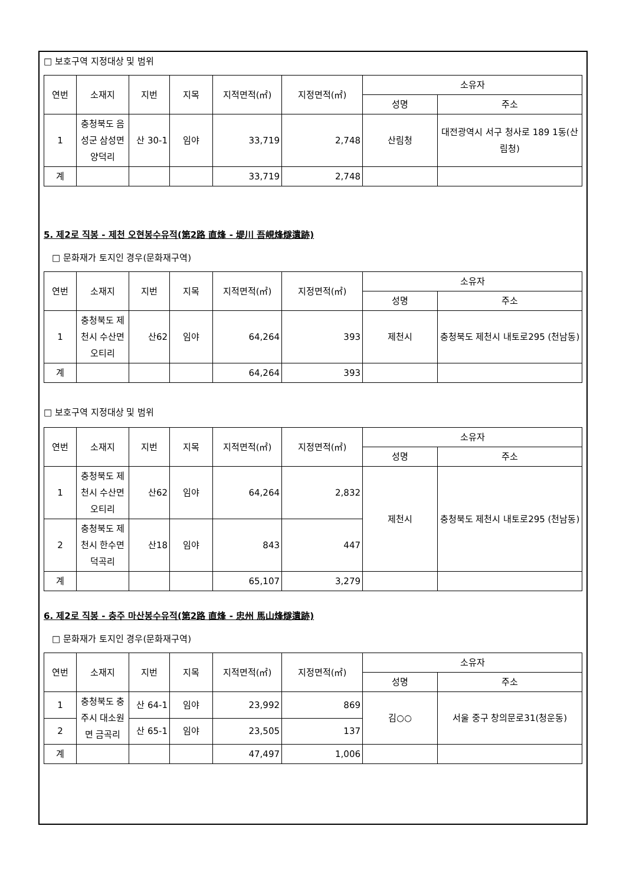□ 보호구역 지정대상 및 범위
| 연번 | 소재지 | 지번 | 지목 | 지적면적(㎡) | 지정면적(㎡) | 소유자 | |
| --- | --- | --- | --- | --- | --- | --- | --- |
| | | | | | | 성명 | 주소 |
| 1 | 충청북도 음성군 삼성면 양덕리 | 산 30-1 | 임야 | 33,719 | 2,748 | 산림청 | 대전광역시 서구 청사로 189 1동(산림청) |
| 계 | | | | 33,719 | 2,748 | | |
5. 제2로 직봉 - 제천 오현봉수유적(第2路 直烽 - 堤川 吾峴烽燧遺跡)
□ 문화재가 토지인 경우(문화재구역)
| 연번 | 소재지 | 지번 | 지목 | 지적면적(㎡) | 지정면적(㎡) | 소유자 | |
| --- | --- | --- | --- | --- | --- | --- | --- |
| | | | | | | 성명 | 주소 |
| 1 | 충청북도 제천시 수산면 오티리 | 산62 | 임야 | 64,264 | 393 | 제천시 | 충청북도 제천시 내토로295 (천남동) |
| 계 | | | | 64,264 | 393 | | |
□ 보호구역 지정대상 및 범위
| 연번 | 소재지 | 지번 | 지목 | 지적면적(㎡) | 지정면적(㎡) | 소유자 | |
| --- | --- | --- | --- | --- | --- | --- | --- |
| | | | | | | 성명 | 주소 |
| 1 | 충청북도 제천시 수산면 오티리 | 산62 | 임야 | 64,264 | 2,832 | 제천시 | 충청북도 제천시 내토로295 (천남동) |
| 2 | 충청북도 제천시 한수면 덕곡리 | 산18 | 임야 | 843 | 447 | | |
| 계 | | | | 65,107 | 3,279 | | |
6. 제2로 직봉 - 충주 마산봉수유적(第2路 直烽 - 忠州 馬山烽燧遺跡)
□ 문화재가 토지인 경우(문화재구역)
| 연번 | 소재지 | 지번 | 지목 | 지적면적(㎡) | 지정면적(㎡) | 소유자 | |
| --- | --- | --- | --- | --- | --- | --- | --- |
| | | | | | | 성명 | 주소 |
| 1 | 충청북도 충주시 대소원면 금곡리 | 산 64-1 | 임야 | 23,992 | 869 | 김○○ | 서울 중구 창의문로31(청운동) |
| 2 | | 산 65-1 | 임야 | 23,505 | 137 | | |
| 계 | | | | 47,497 | 1,006 | | |